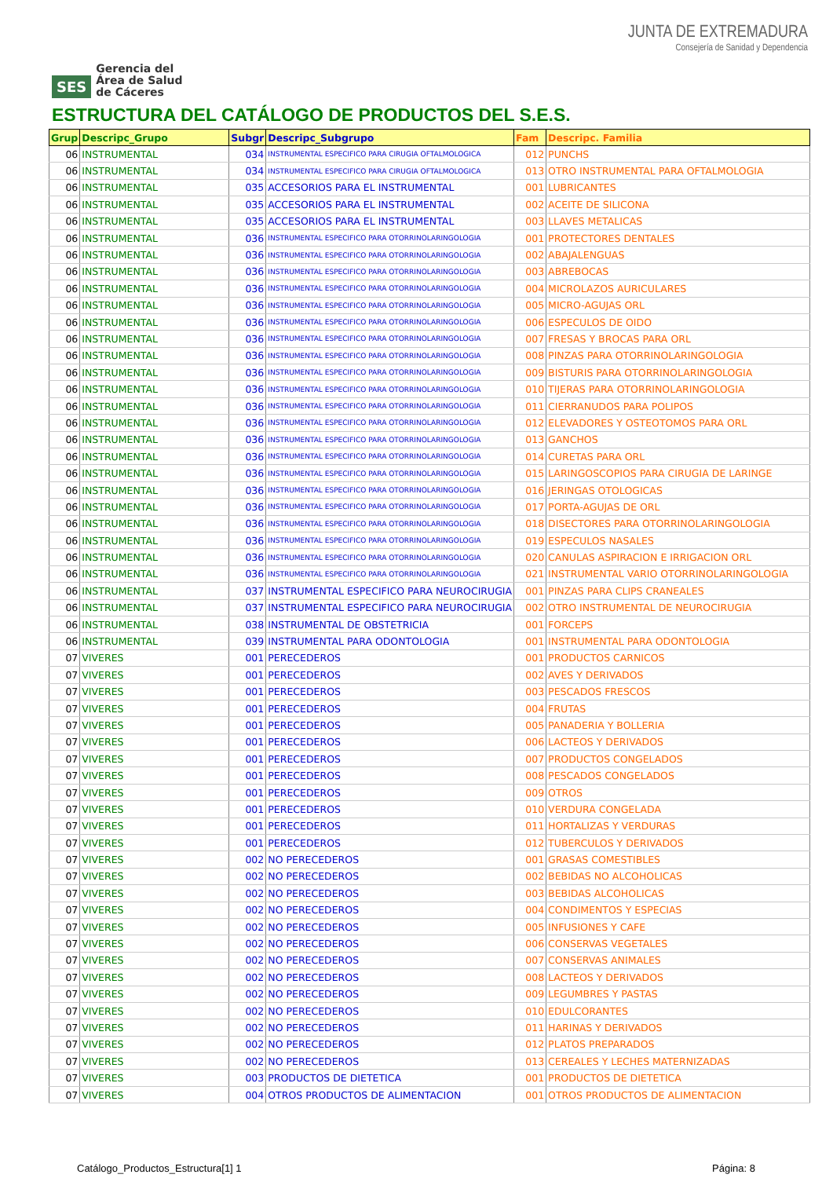SES
Gerencia del
Área de Salud
de Cáceres
JUNTA DE EXTREMADURA
Consejería de Sanidad y Dependencia
ESTRUCTURA DEL CATÁLOGO DE PRODUCTOS DEL S.E.S.
| Grup | Descripc_Grupo | Subgr | Descripc_Subgrupo | Fam | Descripc. Familia |
| --- | --- | --- | --- | --- | --- |
| 06 | INSTRUMENTAL | 034 | INSTRUMENTAL ESPECIFICO PARA CIRUGIA OFTALMOLOGICA | 012 | PUNCHS |
| 06 | INSTRUMENTAL | 034 | INSTRUMENTAL ESPECIFICO PARA CIRUGIA OFTALMOLOGICA | 013 | OTRO INSTRUMENTAL PARA OFTALMOLOGIA |
| 06 | INSTRUMENTAL | 035 | ACCESORIOS PARA EL INSTRUMENTAL | 001 | LUBRICANTES |
| 06 | INSTRUMENTAL | 035 | ACCESORIOS PARA EL INSTRUMENTAL | 002 | ACEITE DE SILICONA |
| 06 | INSTRUMENTAL | 035 | ACCESORIOS PARA EL INSTRUMENTAL | 003 | LLAVES METALICAS |
| 06 | INSTRUMENTAL | 036 | INSTRUMENTAL ESPECIFICO PARA OTORRINOLARINGOLOGIA | 001 | PROTECTORES DENTALES |
| 06 | INSTRUMENTAL | 036 | INSTRUMENTAL ESPECIFICO PARA OTORRINOLARINGOLOGIA | 002 | ABAJALENGUAS |
| 06 | INSTRUMENTAL | 036 | INSTRUMENTAL ESPECIFICO PARA OTORRINOLARINGOLOGIA | 003 | ABREBOCAS |
| 06 | INSTRUMENTAL | 036 | INSTRUMENTAL ESPECIFICO PARA OTORRINOLARINGOLOGIA | 004 | MICROLAZOS AURICULARES |
| 06 | INSTRUMENTAL | 036 | INSTRUMENTAL ESPECIFICO PARA OTORRINOLARINGOLOGIA | 005 | MICRO-AGUJAS ORL |
| 06 | INSTRUMENTAL | 036 | INSTRUMENTAL ESPECIFICO PARA OTORRINOLARINGOLOGIA | 006 | ESPECULOS DE OIDO |
| 06 | INSTRUMENTAL | 036 | INSTRUMENTAL ESPECIFICO PARA OTORRINOLARINGOLOGIA | 007 | FRESAS Y BROCAS PARA ORL |
| 06 | INSTRUMENTAL | 036 | INSTRUMENTAL ESPECIFICO PARA OTORRINOLARINGOLOGIA | 008 | PINZAS PARA OTORRINOLARINGOLOGIA |
| 06 | INSTRUMENTAL | 036 | INSTRUMENTAL ESPECIFICO PARA OTORRINOLARINGOLOGIA | 009 | BISTURIS PARA OTORRINOLARINGOLOGIA |
| 06 | INSTRUMENTAL | 036 | INSTRUMENTAL ESPECIFICO PARA OTORRINOLARINGOLOGIA | 010 | TIJERAS PARA OTORRINOLARINGOLOGIA |
| 06 | INSTRUMENTAL | 036 | INSTRUMENTAL ESPECIFICO PARA OTORRINOLARINGOLOGIA | 011 | CIERRANUDOS PARA POLIPOS |
| 06 | INSTRUMENTAL | 036 | INSTRUMENTAL ESPECIFICO PARA OTORRINOLARINGOLOGIA | 012 | ELEVADORES Y OSTEOTOMOS PARA ORL |
| 06 | INSTRUMENTAL | 036 | INSTRUMENTAL ESPECIFICO PARA OTORRINOLARINGOLOGIA | 013 | GANCHOS |
| 06 | INSTRUMENTAL | 036 | INSTRUMENTAL ESPECIFICO PARA OTORRINOLARINGOLOGIA | 014 | CURETAS PARA ORL |
| 06 | INSTRUMENTAL | 036 | INSTRUMENTAL ESPECIFICO PARA OTORRINOLARINGOLOGIA | 015 | LARINGOSCOPIOS PARA CIRUGIA DE LARINGE |
| 06 | INSTRUMENTAL | 036 | INSTRUMENTAL ESPECIFICO PARA OTORRINOLARINGOLOGIA | 016 | JERINGAS OTOLOGICAS |
| 06 | INSTRUMENTAL | 036 | INSTRUMENTAL ESPECIFICO PARA OTORRINOLARINGOLOGIA | 017 | PORTA-AGUJAS DE ORL |
| 06 | INSTRUMENTAL | 036 | INSTRUMENTAL ESPECIFICO PARA OTORRINOLARINGOLOGIA | 018 | DISECTORES PARA OTORRINOLARINGOLOGIA |
| 06 | INSTRUMENTAL | 036 | INSTRUMENTAL ESPECIFICO PARA OTORRINOLARINGOLOGIA | 019 | ESPECULOS NASALES |
| 06 | INSTRUMENTAL | 036 | INSTRUMENTAL ESPECIFICO PARA OTORRINOLARINGOLOGIA | 020 | CANULAS ASPIRACION E IRRIGACION ORL |
| 06 | INSTRUMENTAL | 036 | INSTRUMENTAL ESPECIFICO PARA OTORRINOLARINGOLOGIA | 021 | INSTRUMENTAL VARIO OTORRINOLARINGOLOGIA |
| 06 | INSTRUMENTAL | 037 | INSTRUMENTAL ESPECIFICO PARA NEUROCIRUGIA | 001 | PINZAS PARA CLIPS CRANEALES |
| 06 | INSTRUMENTAL | 037 | INSTRUMENTAL ESPECIFICO PARA NEUROCIRUGIA | 002 | OTRO INSTRUMENTAL DE NEUROCIRUGIA |
| 06 | INSTRUMENTAL | 038 | INSTRUMENTAL DE OBSTETRICIA | 001 | FORCEPS |
| 06 | INSTRUMENTAL | 039 | INSTRUMENTAL PARA ODONTOLOGIA | 001 | INSTRUMENTAL PARA ODONTOLOGIA |
| 07 | VIVERES | 001 | PERECEDEROS | 001 | PRODUCTOS CARNICOS |
| 07 | VIVERES | 001 | PERECEDEROS | 002 | AVES Y DERIVADOS |
| 07 | VIVERES | 001 | PERECEDEROS | 003 | PESCADOS FRESCOS |
| 07 | VIVERES | 001 | PERECEDEROS | 004 | FRUTAS |
| 07 | VIVERES | 001 | PERECEDEROS | 005 | PANADERIA Y BOLLERIA |
| 07 | VIVERES | 001 | PERECEDEROS | 006 | LACTEOS Y DERIVADOS |
| 07 | VIVERES | 001 | PERECEDEROS | 007 | PRODUCTOS CONGELADOS |
| 07 | VIVERES | 001 | PERECEDEROS | 008 | PESCADOS CONGELADOS |
| 07 | VIVERES | 001 | PERECEDEROS | 009 | OTROS |
| 07 | VIVERES | 001 | PERECEDEROS | 010 | VERDURA CONGELADA |
| 07 | VIVERES | 001 | PERECEDEROS | 011 | HORTALIZAS Y VERDURAS |
| 07 | VIVERES | 001 | PERECEDEROS | 012 | TUBERCULOS Y DERIVADOS |
| 07 | VIVERES | 002 | NO PERECEDEROS | 001 | GRASAS COMESTIBLES |
| 07 | VIVERES | 002 | NO PERECEDEROS | 002 | BEBIDAS NO ALCOHOLICAS |
| 07 | VIVERES | 002 | NO PERECEDEROS | 003 | BEBIDAS ALCOHOLICAS |
| 07 | VIVERES | 002 | NO PERECEDEROS | 004 | CONDIMENTOS Y ESPECIAS |
| 07 | VIVERES | 002 | NO PERECEDEROS | 005 | INFUSIONES Y CAFE |
| 07 | VIVERES | 002 | NO PERECEDEROS | 006 | CONSERVAS VEGETALES |
| 07 | VIVERES | 002 | NO PERECEDEROS | 007 | CONSERVAS ANIMALES |
| 07 | VIVERES | 002 | NO PERECEDEROS | 008 | LACTEOS Y DERIVADOS |
| 07 | VIVERES | 002 | NO PERECEDEROS | 009 | LEGUMBRES Y PASTAS |
| 07 | VIVERES | 002 | NO PERECEDEROS | 010 | EDULCORANTES |
| 07 | VIVERES | 002 | NO PERECEDEROS | 011 | HARINAS Y DERIVADOS |
| 07 | VIVERES | 002 | NO PERECEDEROS | 012 | PLATOS PREPARADOS |
| 07 | VIVERES | 002 | NO PERECEDEROS | 013 | CEREALES Y LECHES MATERNIZADAS |
| 07 | VIVERES | 003 | PRODUCTOS DE DIETETICA | 001 | PRODUCTOS DE DIETETICA |
| 07 | VIVERES | 004 | OTROS PRODUCTOS DE ALIMENTACION | 001 | OTROS PRODUCTOS DE ALIMENTACION |
Catálogo_Productos_Estructura[1] 1 Página: 8